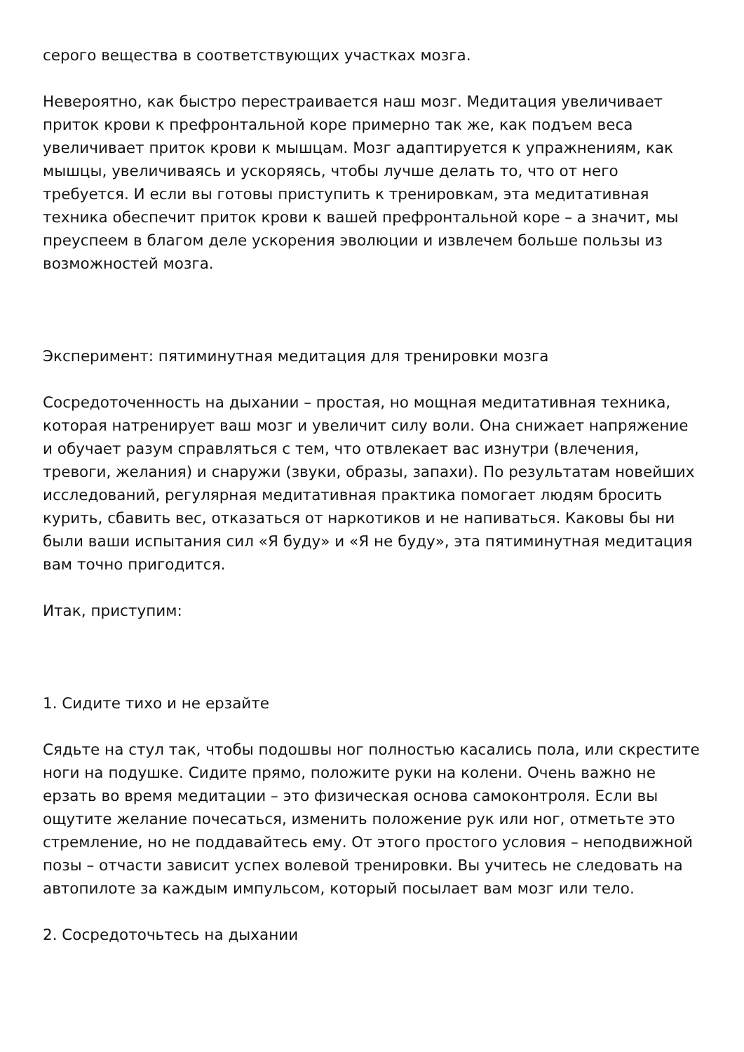серого вещества в соответствующих участках мозга.
Невероятно, как быстро перестраивается наш мозг. Медитация увеличивает приток крови к префронтальной коре примерно так же, как подъем веса увеличивает приток крови к мышцам. Мозг адаптируется к упражнениям, как мышцы, увеличиваясь и ускоряясь, чтобы лучше делать то, что от него требуется. И если вы готовы приступить к тренировкам, эта медитативная техника обеспечит приток крови к вашей префронтальной коре – а значит, мы преуспеем в благом деле ускорения эволюции и извлечем больше пользы из возможностей мозга.
Эксперимент: пятиминутная медитация для тренировки мозга
Сосредоточенность на дыхании – простая, но мощная медитативная техника, которая натренирует ваш мозг и увеличит силу воли. Она снижает напряжение и обучает разум справляться с тем, что отвлекает вас изнутри (влечения, тревоги, желания) и снаружи (звуки, образы, запахи). По результатам новейших исследований, регулярная медитативная практика помогает людям бросить курить, сбавить вес, отказаться от наркотиков и не напиваться. Каковы бы ни были ваши испытания сил «Я буду» и «Я не буду», эта пятиминутная медитация вам точно пригодится.
Итак, приступим:
1. Сидите тихо и не ерзайте
Сядьте на стул так, чтобы подошвы ног полностью касались пола, или скрестите ноги на подушке. Сидите прямо, положите руки на колени. Очень важно не ерзать во время медитации – это физическая основа самоконтроля. Если вы ощутите желание почесаться, изменить положение рук или ног, отметьте это стремление, но не поддавайтесь ему. От этого простого условия – неподвижной позы – отчасти зависит успех волевой тренировки. Вы учитесь не следовать на автопилоте за каждым импульсом, который посылает вам мозг или тело.
2. Сосредоточьтесь на дыхании